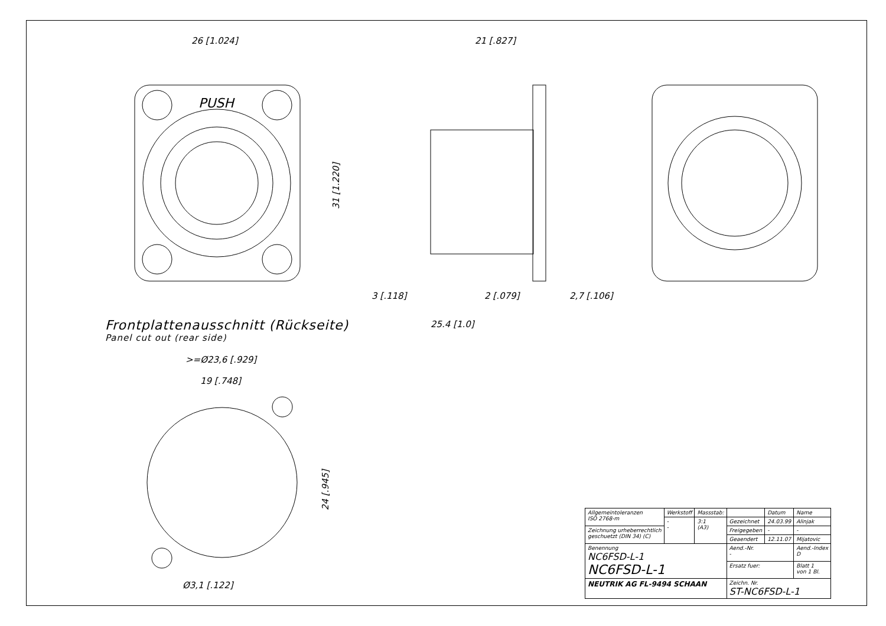PUSH
26 [1.024]
21 [.827]
3 [.118]
2 [.079]
2,7 [.106]
25.4 [1.0]
>=Ø23,6 [.929]
19 [.748]
Ø3,1 [.122]
31 [1.220]
24 [.945]
Frontplattenausschnitt (Rückseite)
Panel cut out (rear side)
| Allgemeintoleranzen ISO 2768-m | Werkstoff | Massstab: | | Datum | Name |
| | - - | 3:1 (A3) | Gezeichnet | 24.03.99 | Alinjak |
| Zeichnung urheberrechtlich geschuetzt (DIN 34) (C) | | | Freigegeben | - | - |
| | | | Geaendert | 12.11.07 | Mijatovic |
| Benennung NC6FSD-L-1 NC6FSD-L-1 | | | Aend.-Nr. - | | Aend.-Index D |
| | | | Ersatz fuer: | | Blatt 1 von 1 Bl. |
| NEUTRIK AG FL-9494 SCHAAN | | | Zeichn. Nr. ST-NC6FSD-L-1 | | |